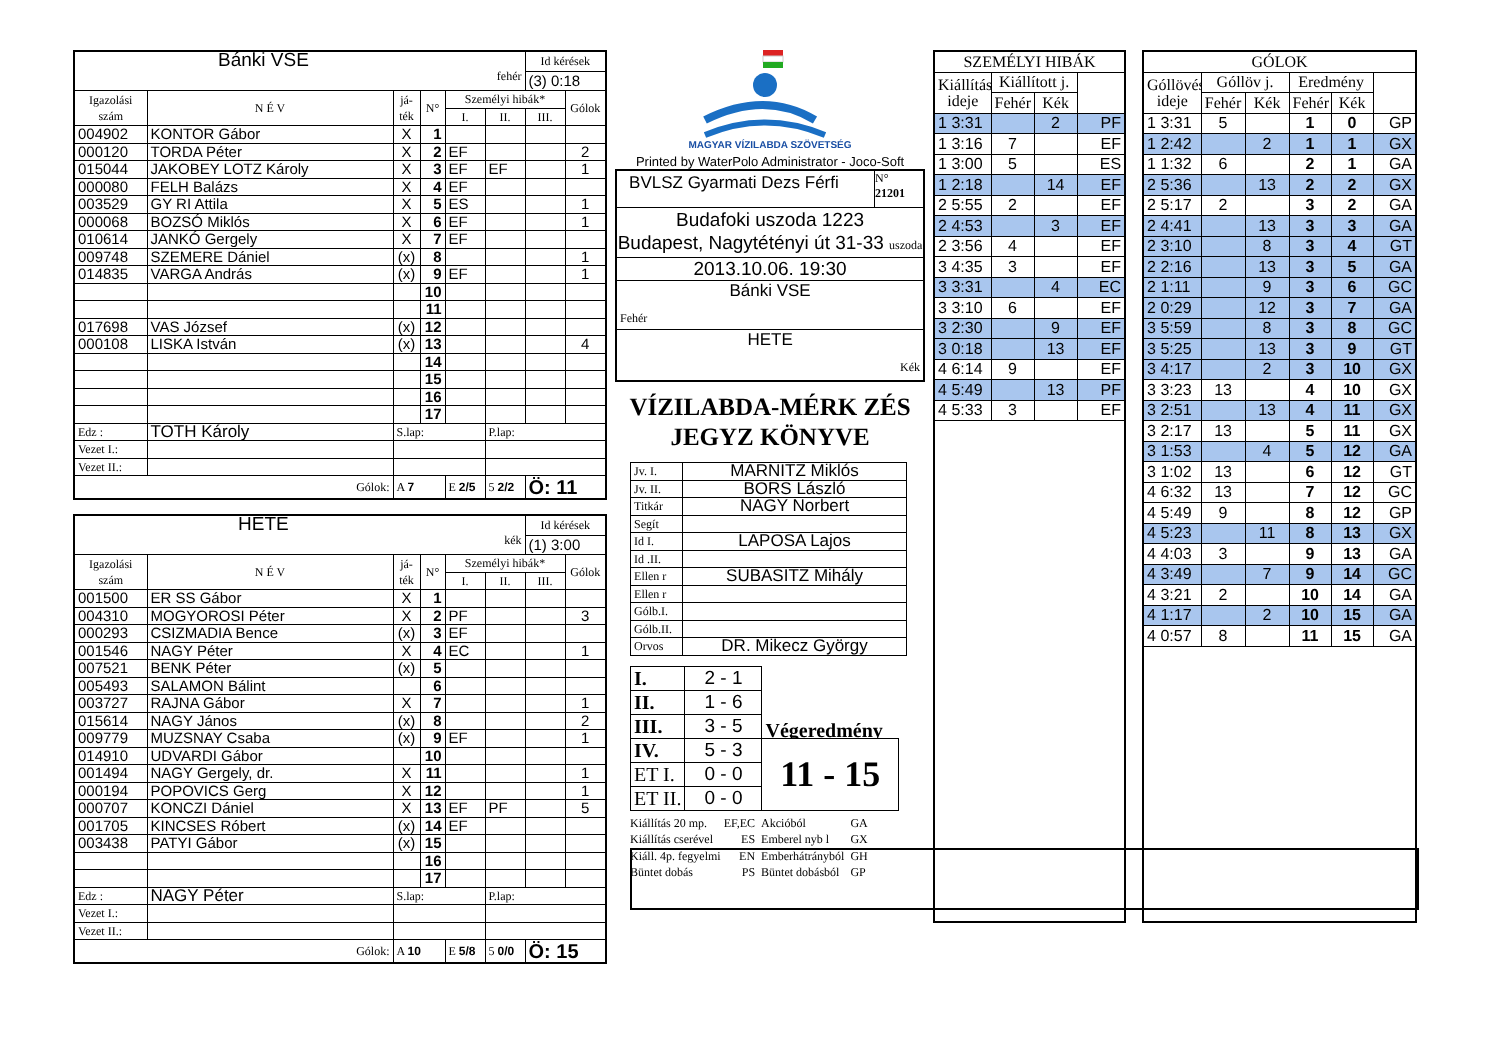| Bánki VSE fehér | | | | | | Id kérések | |
| | | | | | | (3) 0:18 | |
| Igazolási szám | N É V | já- ték | N° | Személyi hibák* | | | Gólok |
| | | | | I. | II. | III. | |
| 004902 | KONTOR Gábor | X | 1 | | | | |
| 000120 | TORDA Péter | X | 2 | EF | | | 2 |
| 015044 | JAKOBEY LOTZ Károly | X | 3 | EF | EF | | 1 |
| 000080 | FELH Balázs | X | 4 | EF | | | |
| 003529 | GY RI Attila | X | 5 | ES | | | 1 |
| 000068 | BOZSÓ Miklós | X | 6 | EF | | | 1 |
| 010614 | JANKÓ Gergely | X | 7 | EF | | | |
| 009748 | SZEMERE Dániel | (x) | 8 | | | | 1 |
| 014835 | VARGA András | (x) | 9 | EF | | | 1 |
| | | | 10 | | | | |
| | | | 11 | | | | |
| 017698 | VAS József | (x) | 12 | | | | |
| 000108 | LISKA István | (x) | 13 | | | | 4 |
| | | | 14 | | | | |
| | | | 15 | | | | |
| | | | 16 | | | | |
| | | | 17 | | | | |
| Edz : | TOTH Károly | S.lap: | | | P.lap: | | |
| Vezet I.: | | | | | | | |
| Vezet II.: | | | | | | | |
| Gólok: | | A 7 | | E 2/5 | 5 2/2 | Ö: 11 | |
| HETE kék | | | | | | Id kérések | |
| | | | | | | (1) 3:00 | |
| Igazolási szám | N É V | já- ték | N° | Személyi hibák* | | | Gólok |
| | | | | I. | II. | III. | |
| 001500 | ER SS Gábor | X | 1 | | | | |
| 004310 | MOGYOROSI Péter | X | 2 | PF | | | 3 |
| 000293 | CSIZMADIA Bence | (x) | 3 | EF | | | |
| 001546 | NAGY Péter | X | 4 | EC | | | 1 |
| 007521 | BENK Péter | (x) | 5 | | | | |
| 005493 | SALAMON Bálint | | 6 | | | | |
| 003727 | RAJNA Gábor | X | 7 | | | | 1 |
| 015614 | NAGY János | (x) | 8 | | | | 2 |
| 009779 | MUZSNAY Csaba | (x) | 9 | EF | | | 1 |
| 014910 | UDVARDI Gábor | | 10 | | | | |
| 001494 | NAGY Gergely, dr. | X | 11 | | | | 1 |
| 000194 | POPOVICS Gerg | X | 12 | | | | 1 |
| 000707 | KONCZI Dániel | X | 13 | EF | PF | | 5 |
| 001705 | KINCSES Róbert | (x) | 14 | EF | | | |
| 003438 | PATYI Gábor | (x) | 15 | | | | |
| | | | 16 | | | | |
| | | | 17 | | | | |
| Edz : | NAGY Péter | S.lap: | | | P.lap: | | |
| Vezet I.: | | | | | | | |
| Vezet II.: | | | | | | | |
| Gólok: | | A 10 | | E 5/8 | 5 0/0 | Ö: 15 | |
MAGYAR VÍZILABDA SZÖVETSÉG
Printed by WaterPolo Administrator - Joco-Soft
BVLSZ Gyarmati Dezs Férfi
N°
21201
Budafoki uszoda 1223
Budapest, Nagytétényi út 31-33 uszoda
2013.10.06. 19:30
Bánki VSE
Fehér
HETE
Kék
VÍZILABDA-MÉRK ZÉS
JEGYZ KÖNYVE
| Jv. I. | MARNITZ Miklós |
| Jv. II. | BORS László |
| Titkár | NAGY Norbert |
| Segít | |
| Id I. | LAPOSA Lajos |
| Id .II. | |
| Ellen r | SUBASITZ Mihály |
| Ellen r | |
| Gólb.I. | |
| Gólb.II. | |
| Orvos | DR. Mikecz György |
| I. | 2 - 1 | Végeredmény |
| II. | 1 - 6 | |
| III. | 3 - 5 | |
| IV. | 5 - 3 | 11 - 15 |
| ET I. | 0 - 0 | |
| ET II. | 0 - 0 | |
| Kiállítás 20 mp. | EF,EC | Akcióból | GA |
| Kiállítás cserével | ES | Emberel nyb l | GX |
| Kiáll. 4p. fegyelmi | EN | Emberhátrányból | GH |
| Büntet dobás | PS | Büntet dobásból | GP |
| SZEMÉLYI HIBÁK | | | |
| Kiállítás ideje | Kiállított j. | | |
| | Fehér | Kék | |
| 1 3:31 | | 2 | PF |
| 1 3:16 | 7 | | EF |
| 1 3:00 | 5 | | ES |
| 1 2:18 | | 14 | EF |
| 2 5:55 | 2 | | EF |
| 2 4:53 | | 3 | EF |
| 2 3:56 | 4 | | EF |
| 3 4:35 | 3 | | EF |
| 3 3:31 | | 4 | EC |
| 3 3:10 | 6 | | EF |
| 3 2:30 | | 9 | EF |
| 3 0:18 | | 13 | EF |
| 4 6:14 | 9 | | EF |
| 4 5:49 | | 13 | PF |
| 4 5:33 | 3 | | EF |
| GÓLOK | | | | | |
| Góllövés ideje | Góllöv j. | | Eredmény | | |
| | Fehér | Kék | Fehér | Kék | |
| 1 3:31 | 5 | | 1 | 0 | GP |
| 1 2:42 | | 2 | 1 | 1 | GX |
| 1 1:32 | 6 | | 2 | 1 | GA |
| 2 5:36 | | 13 | 2 | 2 | GX |
| 2 5:17 | 2 | | 3 | 2 | GA |
| 2 4:41 | | 13 | 3 | 3 | GA |
| 2 3:10 | | 8 | 3 | 4 | GT |
| 2 2:16 | | 13 | 3 | 5 | GA |
| 2 1:11 | | 9 | 3 | 6 | GC |
| 2 0:29 | | 12 | 3 | 7 | GA |
| 3 5:59 | | 8 | 3 | 8 | GC |
| 3 5:25 | | 13 | 3 | 9 | GT |
| 3 4:17 | | 2 | 3 | 10 | GX |
| 3 3:23 | 13 | | 4 | 10 | GX |
| 3 2:51 | | 13 | 4 | 11 | GX |
| 3 2:17 | 13 | | 5 | 11 | GX |
| 3 1:53 | | 4 | 5 | 12 | GA |
| 3 1:02 | 13 | | 6 | 12 | GT |
| 4 6:32 | 13 | | 7 | 12 | GC |
| 4 5:49 | 9 | | 8 | 12 | GP |
| 4 5:23 | | 11 | 8 | 13 | GX |
| 4 4:03 | 3 | | 9 | 13 | GA |
| 4 3:49 | | 7 | 9 | 14 | GC |
| 4 3:21 | 2 | | 10 | 14 | GA |
| 4 1:17 | | 2 | 10 | 15 | GA |
| 4 0:57 | 8 | | 11 | 15 | GA |